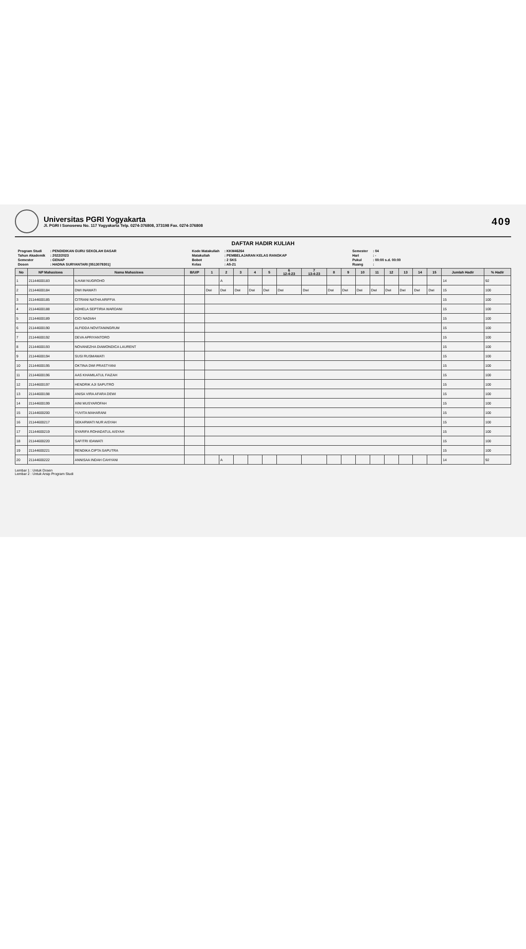Universitas PGRI Yogyakarta
Jl. PGRI I Sonosewu No. 117 Yogyakarta Telp. 0274-376808, 373198 Fax. 0274-376808
409
DAFTAR HADIR KULIAH
| Program Studi | : PENDIDIKAN GURU SEKOLAH DASAR |
| Tahun Akademik | : 2022/2023 |
| Semester | : GENAP |
| Dosen | : HADNA SURYANTARI [0513079301] |
| Kode Matakuliah | : KKM46264 |
| Matakuliah | : PEMBELAJARAN KELAS RANGKAP |
| Bobot | : 2 SKS |
| Kelas | : A5-21 |
| Semester | : 04 |
| Hari | : - |
| Pukul | : 00:00 s.d. 00:00 |
| Ruang | : |
| No | NP Mahasiswa | Nama Mahasiswa | B/U/P | 1 | 2 | 3 | 4 | 5 | 6 12-4-23 | 7 13-4-23 | 8 | 9 | 10 | 11 | 12 | 13 | 14 | 15 | Jumlah Hadir | % Hadir |
| --- | --- | --- | --- | --- | --- | --- | --- | --- | --- | --- | --- | --- | --- | --- | --- | --- | --- | --- | --- | --- |
| 1 | 21144600183 | ILHAM NUGROHO | | | A | | | | | | | | | | | | | | 14 | 92 |
| 2 | 21144600184 | DWI INAWATI | | Dwi | Dwi | Dwi | Dwi | Dwi | Dwi | Dwi | Dwi | Dwi | Dwi | Dwi | Dwi | Dwi | Dwi | Dwi | 15 | 100 |
| 3 | 21144600185 | CITRANI NATHA ARIFFIA | | | | | | | | | | | | | | | | | 15 | 100 |
| 4 | 21144600188 | ADHELA SEPTIRIA WARDANI | | | | | | | | | | | | | | | | | 15 | 100 |
| 5 | 21144600189 | CICI NADIAH | | | | | | | | | | | | | | | | | 15 | 100 |
| 6 | 21144600190 | ALFIDDA NOVITANINGRUM | | | | | | | | | | | | | | | | | 15 | 100 |
| 7 | 21144600192 | DEVA APRIYANTORO | | | | | | | | | | | | | | | | | 15 | 100 |
| 8 | 21144600193 | NOVANEZHA DIAMONDICA LAURENT | | | | | | | | | | | | | | | | | 15 | 100 |
| 9 | 21144600194 | SUSI RUSMAWATI | | | | | | | | | | | | | | | | | 15 | 100 |
| 10 | 21144600195 | OKTINA DWI PRASTYANI | | | | | | | | | | | | | | | | | 15 | 100 |
| 11 | 21144600196 | AAS KHAMILATUL FAIZAH | | | | | | | | | | | | | | | | | 15 | 100 |
| 12 | 21144600197 | HENDRIK AJI SAPUTRO | | | | | | | | | | | | | | | | | 15 | 100 |
| 13 | 21144600198 | ANISA VIRA AFARA DEWI | | | | | | | | | | | | | | | | | 15 | 100 |
| 14 | 21144600199 | AINI MUSYAROFAH | | | | | | | | | | | | | | | | | 15 | 100 |
| 15 | 21144600200 | YUVITA MAHARANI | | | | | | | | | | | | | | | | | 15 | 100 |
| 16 | 21144600217 | SEKARWATI NUR AISYAH | | | | | | | | | | | | | | | | | 15 | 100 |
| 17 | 21144600219 | SYARIFA ROHADATUL AISYAH | | | | | | | | | | | | | | | | | 15 | 100 |
| 18 | 21144600220 | SAFITRI IDAWATI | | | | | | | | | | | | | | | | | 15 | 100 |
| 19 | 21144600221 | RENDIKA CIPTA SAPUTRA | | | | | | | | | | | | | | | | | 15 | 100 |
| 20 | 21144600222 | ANNISAA INDAH CAHYANI | | | A | | | | | | | | | | | | | | 14 | 92 |
Lembar 1 : Untuk Dosen
Lembar 2 : Untuk Arsip Program Studi